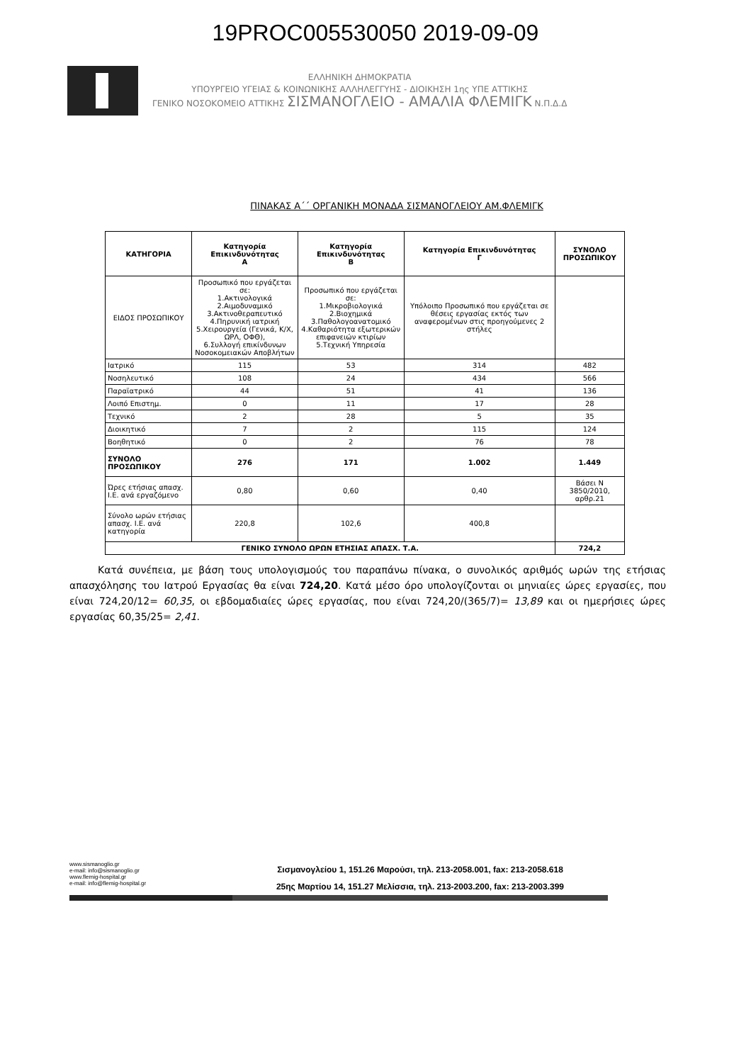19PROC005530050 2019-09-09
ΕΛΛΗΝΙΚΗ ΔΗΜΟΚΡΑΤΙΑ
ΥΠΟΥΡΓΕΙΟ ΥΓΕΙΑΣ & ΚΟΙΝΩΝΙΚΗΣ ΑΛΛΗΛΕΓΓΥΗΣ - ΔΙΟΙΚΗΣΗ 1ης ΥΠΕ ΑΤΤΙΚΗΣ
ΓΕΝΙΚΟ ΝΟΣΟΚΟΜΕΙΟ ΑΤΤΙΚΗΣ ΣΙΣΜΑΝΟΓΛΕΙΟ - ΑΜΑΛΙΑ ΦΛΕΜΙΓΚ Ν.Π.Δ.Δ
ΠΙΝΑΚΑΣ Α΄΄ ΟΡΓΑΝΙΚΗ ΜΟΝΑΔΑ ΣΙΣΜΑΝΟΓΛΕΙΟΥ ΑΜ.ΦΛΕΜΙΓΚ
| ΚΑΤΗΓΟΡΙΑ | Κατηγορία Επικινδυνότητας Α | Κατηγορία Επικινδυνότητας Β | Κατηγορία Επικινδυνότητας Γ | ΣΥΝΟΛΟ ΠΡΟΣΩΠΙΚΟΥ |
| --- | --- | --- | --- | --- |
| ΕΙΔΟΣ ΠΡΟΣΩΠΙΚΟΥ | Προσωπικό που εργάζεται σε: 1.Ακτινολογικά 2.Αιμοδυναμικό 3.Ακτινοθεραπευτικό 4.Πηρυνική ιατρική 5.Χειρουργεία (Γενικά, Κ/Χ, ΩΡΛ, ΟΦΘ), 6.Συλλογή επικίνδυνων Νοσοκομειακών Αποβλήτων | Προσωπικό που εργάζεται σε: 1.Μικροβιολογικά 2.Βιοχημικά 3.Παθολογοανατομικό 4.Καθαριότητα εξωτερικών επιφανειών κτιρίων 5.Τεχνική Υπηρεσία | Υπόλοιπο Προσωπικό που εργάζεται σε θέσεις εργασίας εκτός των αναφερομένων στις προηγούμενες 2 στήλες | |
| Ιατρικό | 115 | 53 | 314 | 482 |
| Νοσηλευτικό | 108 | 24 | 434 | 566 |
| Παραϊατρικό | 44 | 51 | 41 | 136 |
| Λοιπό Επιστημ. | 0 | 11 | 17 | 28 |
| Τεχνικό | 2 | 28 | 5 | 35 |
| Διοικητικό | 7 | 2 | 115 | 124 |
| Βοηθητικό | 0 | 2 | 76 | 78 |
| ΣΥΝΟΛΟ ΠΡΟΣΩΠΙΚΟΥ | 276 | 171 | 1.002 | 1.449 |
| Ώρες ετήσιας απασχ. Ι.Ε. ανά εργαζόμενο | 0,80 | 0,60 | 0,40 | Βάσει Ν 3850/2010, αρθρ.21 |
| Σύνολο ωρών ετήσιας απασχ. Ι.Ε. ανά κατηγορία | 220,8 | 102,6 | 400,8 | |
| ΓΕΝΙΚΟ ΣΥΝΟΛΟ ΩΡΩΝ ΕΤΗΣΙΑΣ ΑΠΑΣΧ. Τ.Α. | | | | 724,2 |
Κατά συνέπεια, με βάση τους υπολογισμούς του παραπάνω πίνακα, ο συνολικός αριθμός ωρών της ετήσιας απασχόλησης του Ιατρού Εργασίας θα είναι 724,20. Κατά μέσο όρο υπολογίζονται οι μηνιαίες ώρες εργασίες, που είναι 724,20/12= 60,35, οι εβδομαδιαίες ώρες εργασίας, που είναι 724,20/(365/7)= 13,89 και οι ημερήσιες ώρες εργασίας 60,35/25= 2,41.
www.sismanoglio.gr
e-mail: info@sismanoglio.gr
www.flemig-hospital.gr
e-mail: info@flemig-hospital.gr
Σισμανογλείου 1, 151.26 Μαρούσι, τηλ. 213-2058.001, fax: 213-2058.618
25ης Μαρτίου 14, 151.27 Μελίσσια, τηλ. 213-2003.200, fax: 213-2003.399